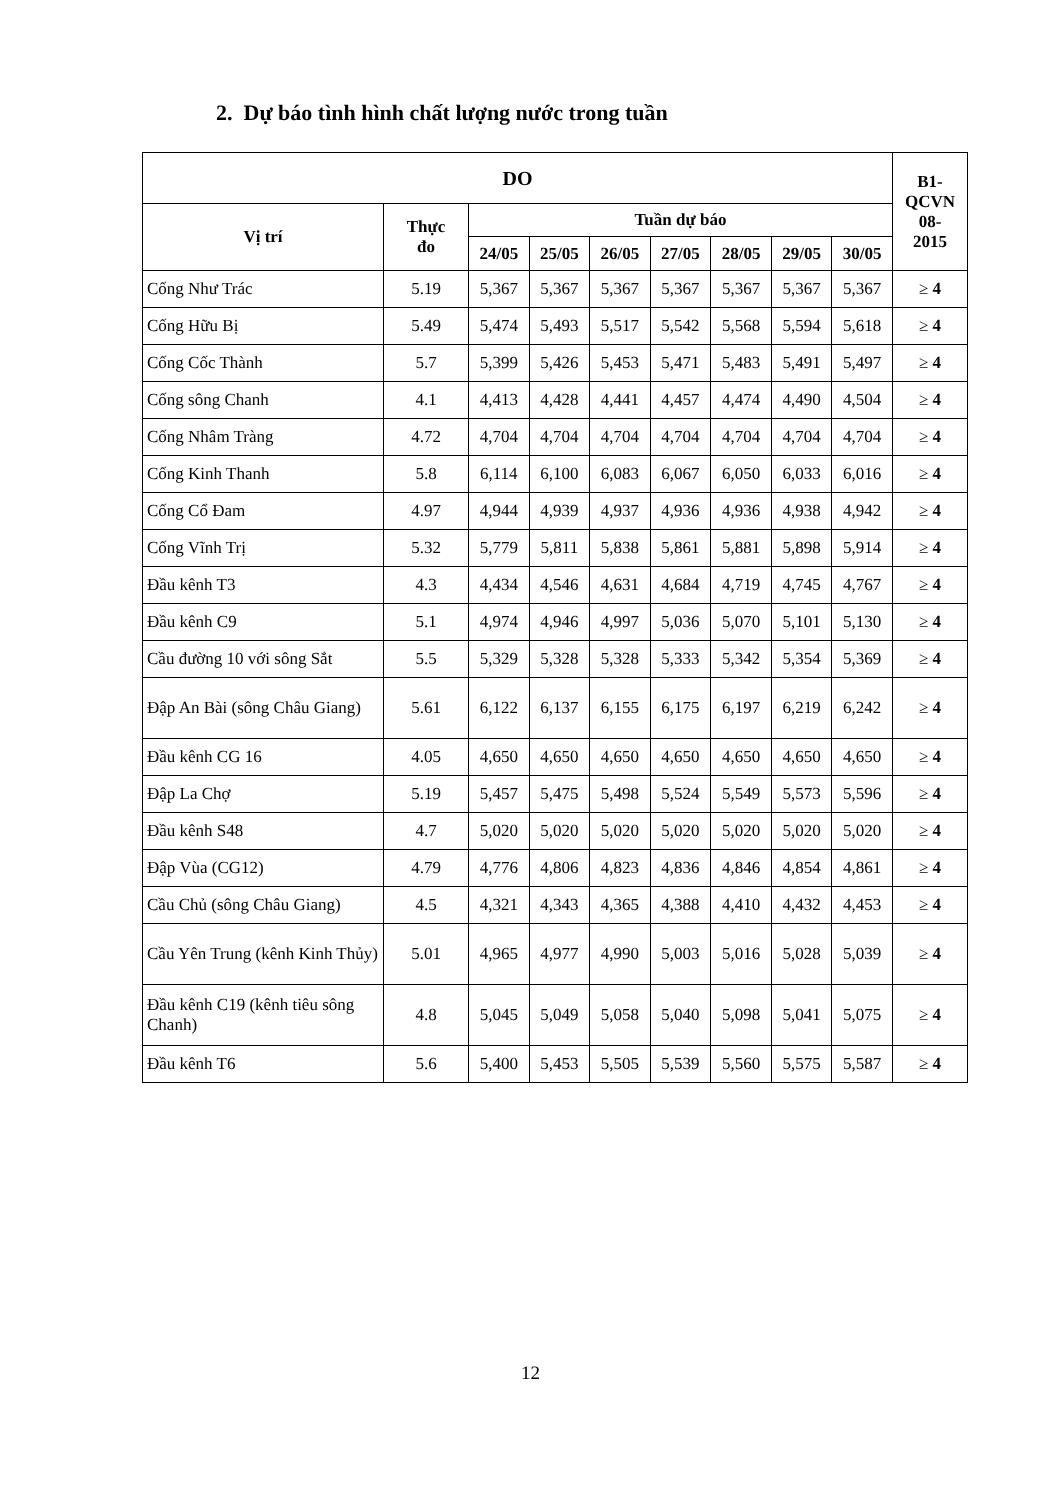2. Dự báo tình hình chất lượng nước trong tuần
| DO | | | | | | | | | B1- QCVN 08- 2015 |
| --- | --- | --- | --- | --- | --- | --- | --- | --- | --- |
| Vị trí | Thực đo | Tuần dự báo | | | | | | | |
| | | 24/05 | 25/05 | 26/05 | 27/05 | 28/05 | 29/05 | 30/05 | |
| Cống Như Trác | 5.19 | 5,367 | 5,367 | 5,367 | 5,367 | 5,367 | 5,367 | 5,367 | ≥ 4 |
| Cống Hữu Bị | 5.49 | 5,474 | 5,493 | 5,517 | 5,542 | 5,568 | 5,594 | 5,618 | ≥ 4 |
| Cống Cốc Thành | 5.7 | 5,399 | 5,426 | 5,453 | 5,471 | 5,483 | 5,491 | 5,497 | ≥ 4 |
| Cống sông Chanh | 4.1 | 4,413 | 4,428 | 4,441 | 4,457 | 4,474 | 4,490 | 4,504 | ≥ 4 |
| Cống Nhâm Tràng | 4.72 | 4,704 | 4,704 | 4,704 | 4,704 | 4,704 | 4,704 | 4,704 | ≥ 4 |
| Cống Kinh Thanh | 5.8 | 6,114 | 6,100 | 6,083 | 6,067 | 6,050 | 6,033 | 6,016 | ≥ 4 |
| Cống Cổ Đam | 4.97 | 4,944 | 4,939 | 4,937 | 4,936 | 4,936 | 4,938 | 4,942 | ≥ 4 |
| Cống Vĩnh Trị | 5.32 | 5,779 | 5,811 | 5,838 | 5,861 | 5,881 | 5,898 | 5,914 | ≥ 4 |
| Đầu kênh T3 | 4.3 | 4,434 | 4,546 | 4,631 | 4,684 | 4,719 | 4,745 | 4,767 | ≥ 4 |
| Đầu kênh C9 | 5.1 | 4,974 | 4,946 | 4,997 | 5,036 | 5,070 | 5,101 | 5,130 | ≥ 4 |
| Cầu đường 10 với sông Sắt | 5.5 | 5,329 | 5,328 | 5,328 | 5,333 | 5,342 | 5,354 | 5,369 | ≥ 4 |
| Đập An Bài (sông Châu Giang) | 5.61 | 6,122 | 6,137 | 6,155 | 6,175 | 6,197 | 6,219 | 6,242 | ≥ 4 |
| Đầu kênh CG 16 | 4.05 | 4,650 | 4,650 | 4,650 | 4,650 | 4,650 | 4,650 | 4,650 | ≥ 4 |
| Đập La Chợ | 5.19 | 5,457 | 5,475 | 5,498 | 5,524 | 5,549 | 5,573 | 5,596 | ≥ 4 |
| Đầu kênh S48 | 4.7 | 5,020 | 5,020 | 5,020 | 5,020 | 5,020 | 5,020 | 5,020 | ≥ 4 |
| Đập Vùa (CG12) | 4.79 | 4,776 | 4,806 | 4,823 | 4,836 | 4,846 | 4,854 | 4,861 | ≥ 4 |
| Cầu Chủ (sông Châu Giang) | 4.5 | 4,321 | 4,343 | 4,365 | 4,388 | 4,410 | 4,432 | 4,453 | ≥ 4 |
| Cầu Yên Trung (kênh Kinh Thủy) | 5.01 | 4,965 | 4,977 | 4,990 | 5,003 | 5,016 | 5,028 | 5,039 | ≥ 4 |
| Đầu kênh C19 (kênh tiêu sông Chanh) | 4.8 | 5,045 | 5,049 | 5,058 | 5,040 | 5,098 | 5,041 | 5,075 | ≥ 4 |
| Đầu kênh T6 | 5.6 | 5,400 | 5,453 | 5,505 | 5,539 | 5,560 | 5,575 | 5,587 | ≥ 4 |
12